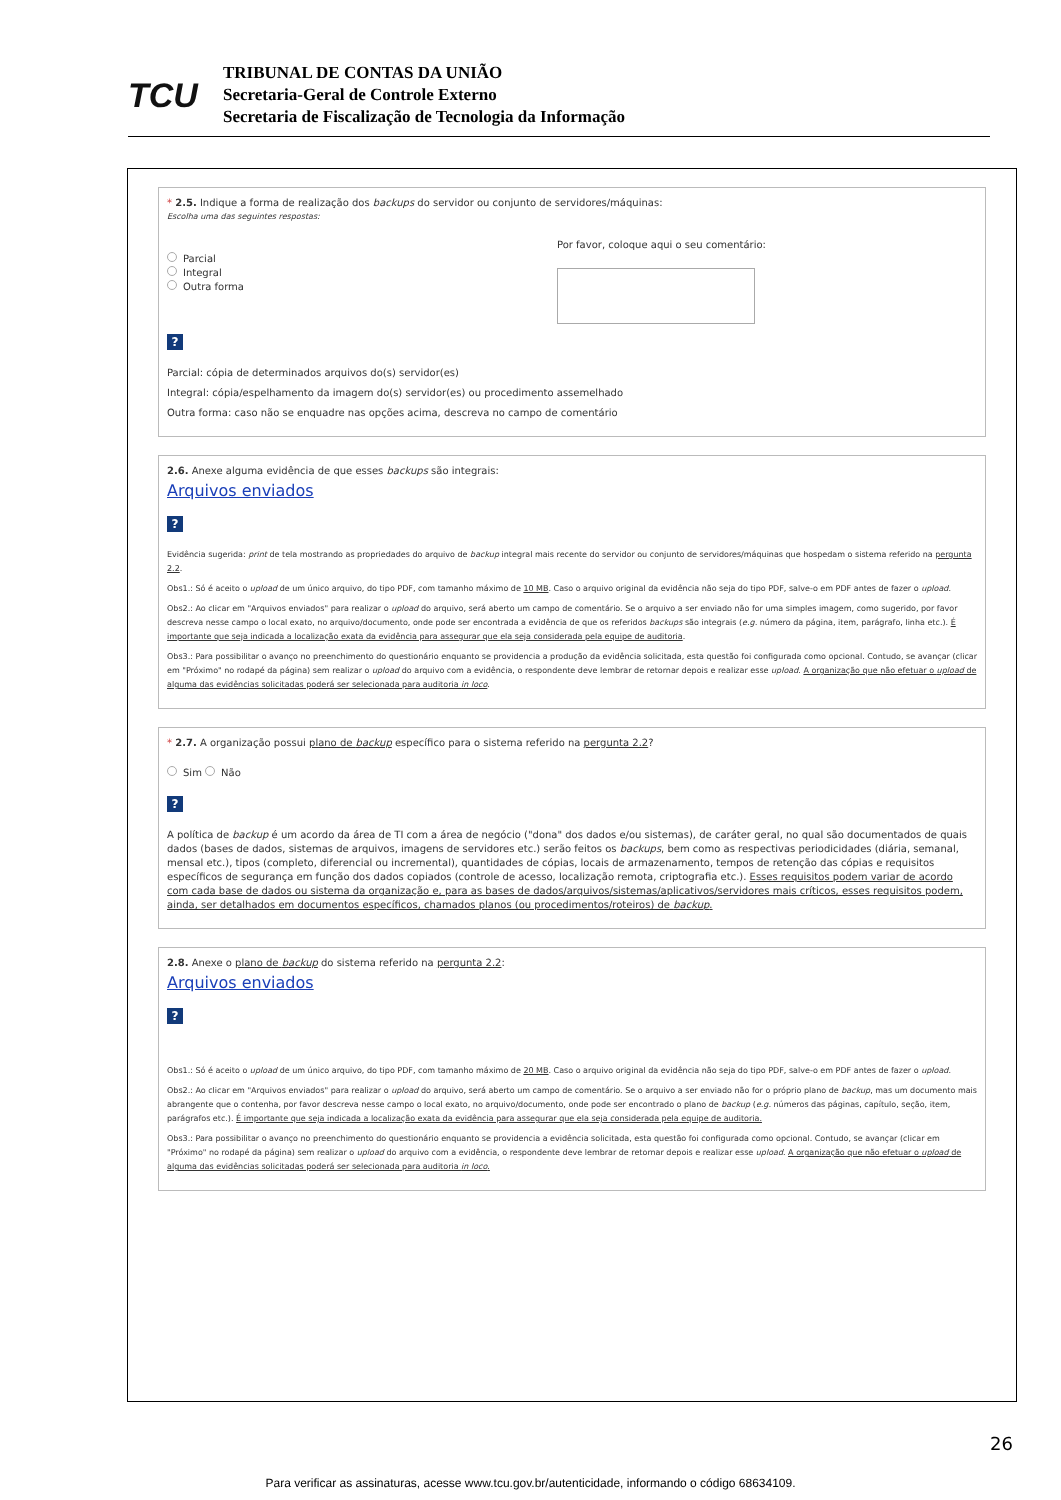TCU
TRIBUNAL DE CONTAS DA UNIÃO
Secretaria-Geral de Controle Externo
Secretaria de Fiscalização de Tecnologia da Informação
* 2.5. Indique a forma de realização dos backups do servidor ou conjunto de servidores/máquinas:
Escolha uma das seguintes respostas:
Parcial
Integral
Outra forma
Por favor, coloque aqui o seu comentário:
?
Parcial: cópia de determinados arquivos do(s) servidor(es)
Integral: cópia/espelhamento da imagem do(s) servidor(es) ou procedimento assemelhado
Outra forma: caso não se enquadre nas opções acima, descreva no campo de comentário
2.6. Anexe alguma evidência de que esses backups são integrais:
Arquivos enviados
?
Evidência sugerida: print de tela mostrando as propriedades do arquivo de backup integral mais recente do servidor ou conjunto de servidores/máquinas que hospedam o sistema referido na pergunta 2.2.
Obs1.: Só é aceito o upload de um único arquivo, do tipo PDF, com tamanho máximo de 10 MB. Caso o arquivo original da evidência não seja do tipo PDF, salve-o em PDF antes de fazer o upload.
Obs2.: Ao clicar em "Arquivos enviados" para realizar o upload do arquivo, será aberto um campo de comentário. Se o arquivo a ser enviado não for uma simples imagem, como sugerido, por favor descreva nesse campo o local exato, no arquivo/documento, onde pode ser encontrada a evidência de que os referidos backups são integrais (e.g. número da página, item, parágrafo, linha etc.). É importante que seja indicada a localização exata da evidência para assegurar que ela seja considerada pela equipe de auditoria.
Obs3.: Para possibilitar o avanço no preenchimento do questionário enquanto se providencia a produção da evidência solicitada, esta questão foi configurada como opcional. Contudo, se avançar (clicar em "Próximo" no rodapé da página) sem realizar o upload do arquivo com a evidência, o respondente deve lembrar de retornar depois e realizar esse upload. A organização que não efetuar o upload de alguma das evidências solicitadas poderá ser selecionada para auditoria in loco.
* 2.7. A organização possui plano de backup específico para o sistema referido na pergunta 2.2?
Sim Não
?
A política de backup é um acordo da área de TI com a área de negócio ("dona" dos dados e/ou sistemas), de caráter geral, no qual são documentados de quais dados (bases de dados, sistemas de arquivos, imagens de servidores etc.) serão feitos os backups, bem como as respectivas periodicidades (diária, semanal, mensal etc.), tipos (completo, diferencial ou incremental), quantidades de cópias, locais de armazenamento, tempos de retenção das cópias e requisitos específicos de segurança em função dos dados copiados (controle de acesso, localização remota, criptografia etc.). Esses requisitos podem variar de acordo com cada base de dados ou sistema da organização e, para as bases de dados/arquivos/sistemas/aplicativos/servidores mais críticos, esses requisitos podem, ainda, ser detalhados em documentos específicos, chamados planos (ou procedimentos/roteiros) de backup.
2.8. Anexe o plano de backup do sistema referido na pergunta 2.2:
Arquivos enviados
?
Obs1.: Só é aceito o upload de um único arquivo, do tipo PDF, com tamanho máximo de 20 MB. Caso o arquivo original da evidência não seja do tipo PDF, salve-o em PDF antes de fazer o upload.
Obs2.: Ao clicar em "Arquivos enviados" para realizar o upload do arquivo, será aberto um campo de comentário. Se o arquivo a ser enviado não for o próprio plano de backup, mas um documento mais abrangente que o contenha, por favor descreva nesse campo o local exato, no arquivo/documento, onde pode ser encontrado o plano de backup (e.g. números das páginas, capítulo, seção, item, parágrafos etc.). É importante que seja indicada a localização exata da evidência para assegurar que ela seja considerada pela equipe de auditoria.
Obs3.: Para possibilitar o avanço no preenchimento do questionário enquanto se providencia a evidência solicitada, esta questão foi configurada como opcional. Contudo, se avançar (clicar em "Próximo" no rodapé da página) sem realizar o upload do arquivo com a evidência, o respondente deve lembrar de retornar depois e realizar esse upload. A organização que não efetuar o upload de alguma das evidências solicitadas poderá ser selecionada para auditoria in loco.
26
Para verificar as assinaturas, acesse www.tcu.gov.br/autenticidade, informando o código 68634109.